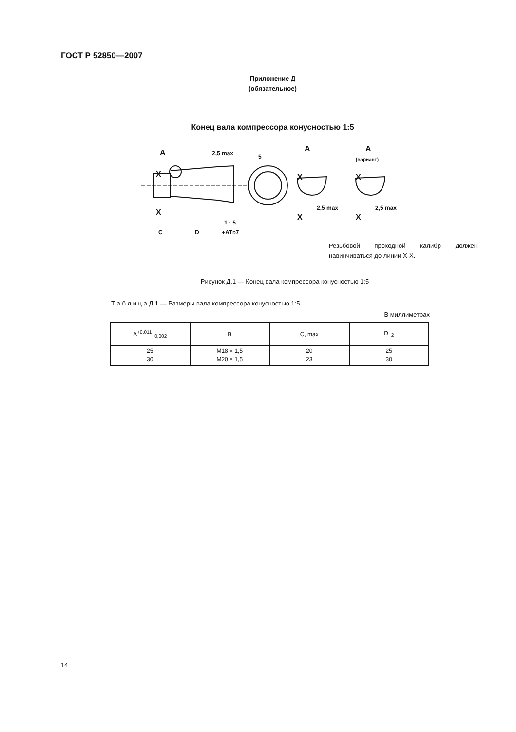ГОСТ Р 52850—2007
Приложение Д
(обязательное)
Конец вала компрессора конусностью 1:5
A
X
X
2,5 max
5
A
A
(вариант)
X
X
X
X
2,5 max
2,5 max
C
D
1 : 5
+ATD7
Резьбовой проходной калибр должен навинчиваться до линии X-X.
Рисунок Д.1 — Конец вала компрессора конусностью 1:5
Т а б л и ц а Д.1 — Размеры вала компрессора конусностью 1:5
В миллиметрах
| A<sup>+0,011</sup><sub>+0,002</sub> | B | C, max | D<sub>−2</sub> |
| --- | --- | --- | --- |
| 25 30 | M18 × 1,5 M20 × 1,5 | 20 23 | 25 30 |
14